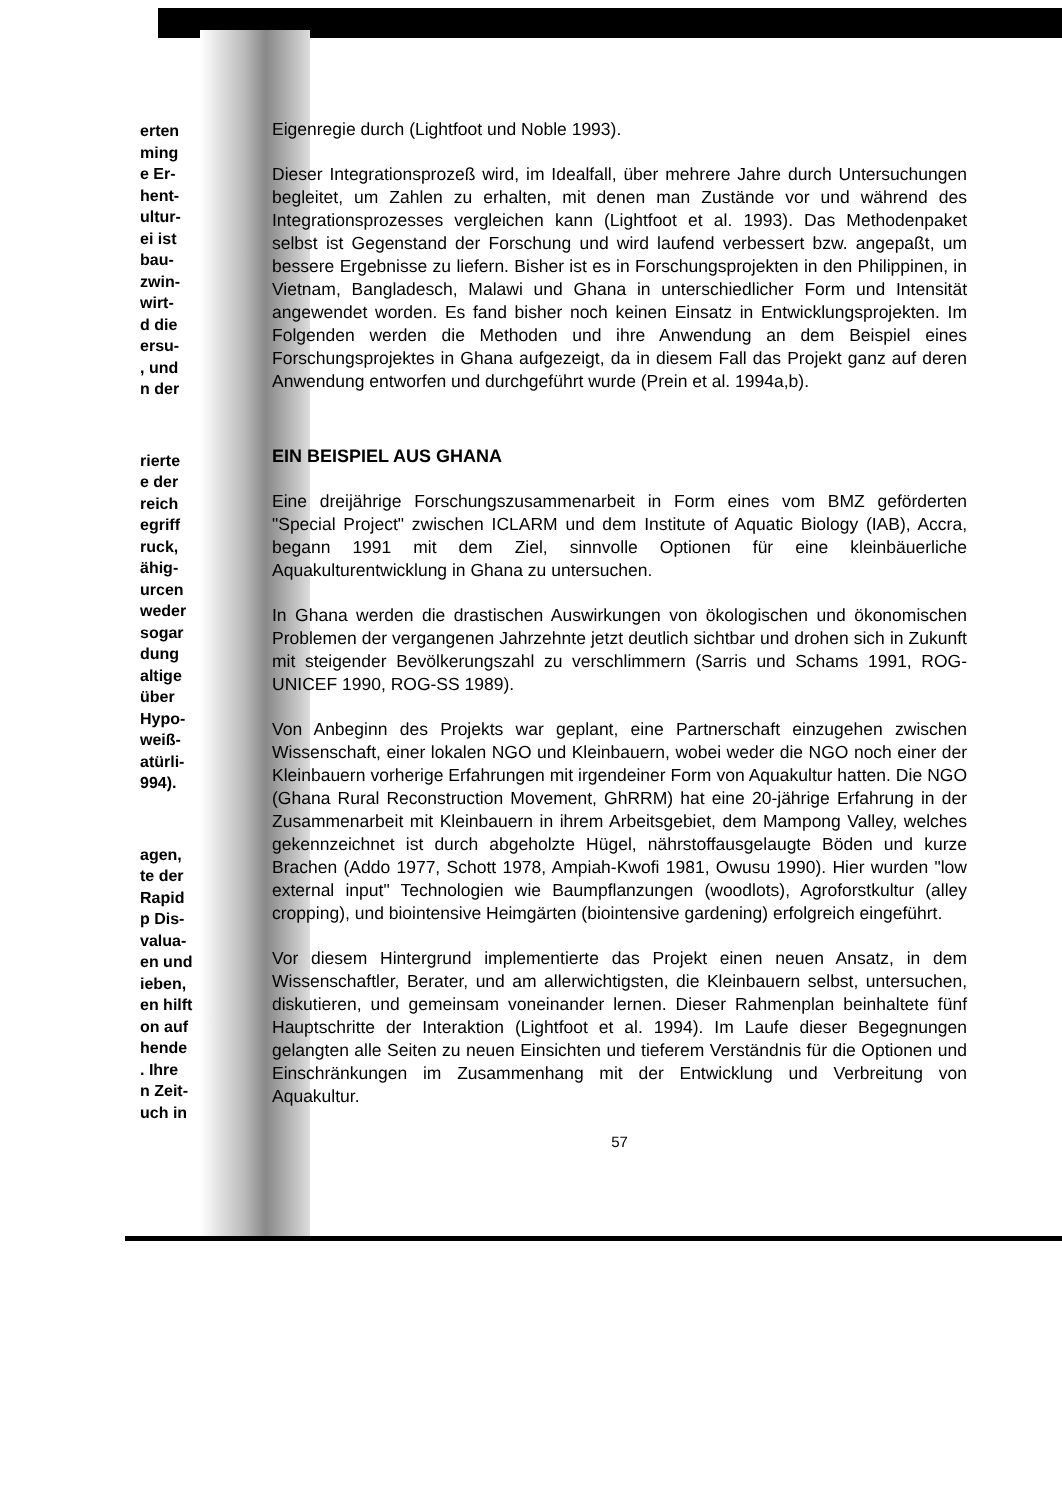erten
ming
e Er-
hent-
ultur-
ei ist
bau-
zwin-
wirt-
d die
ersu-
, und
n der
rierte
e der
reich
egriff
ruck,
ähig-
urcen
weder
sogar
dung
altige
über
Hypo-
weiß-
atürli-
994).
agen,
te der
Rapid
p Dis-
valua-
en und
ieben,
en hilft
on auf
hende
. Ihre
n Zeit-
uch in
Eigenregie durch (Lightfoot und Noble 1993).
Dieser Integrationsprozeß wird, im Idealfall, über mehrere Jahre durch Untersuchungen begleitet, um Zahlen zu erhalten, mit denen man Zustände vor und während des Integrationsprozesses vergleichen kann (Lightfoot et al. 1993). Das Methodenpaket selbst ist Gegenstand der Forschung und wird laufend verbessert bzw. angepaßt, um bessere Ergebnisse zu liefern. Bisher ist es in Forschungsprojekten in den Philippinen, in Vietnam, Bangladesch, Malawi und Ghana in unterschiedlicher Form und Intensität angewendet worden. Es fand bisher noch keinen Einsatz in Entwicklungsprojekten. Im Folgenden werden die Methoden und ihre Anwendung an dem Beispiel eines Forschungsprojektes in Ghana aufgezeigt, da in diesem Fall das Projekt ganz auf deren Anwendung entworfen und durchgeführt wurde (Prein et al. 1994a,b).
EIN BEISPIEL AUS GHANA
Eine dreijährige Forschungszusammenarbeit in Form eines vom BMZ geförderten "Special Project" zwischen ICLARM und dem Institute of Aquatic Biology (IAB), Accra, begann 1991 mit dem Ziel, sinnvolle Optionen für eine kleinbäuerliche Aquakulturentwicklung in Ghana zu untersuchen.
In Ghana werden die drastischen Auswirkungen von ökologischen und ökonomischen Problemen der vergangenen Jahrzehnte jetzt deutlich sichtbar und drohen sich in Zukunft mit steigender Bevölkerungszahl zu verschlimmern (Sarris und Schams 1991, ROG-UNICEF 1990, ROG-SS 1989).
Von Anbeginn des Projekts war geplant, eine Partnerschaft einzugehen zwischen Wissenschaft, einer lokalen NGO und Kleinbauern, wobei weder die NGO noch einer der Kleinbauern vorherige Erfahrungen mit irgendeiner Form von Aquakultur hatten. Die NGO (Ghana Rural Reconstruction Movement, GhRRM) hat eine 20-jährige Erfahrung in der Zusammenarbeit mit Kleinbauern in ihrem Arbeitsgebiet, dem Mampong Valley, welches gekennzeichnet ist durch abgeholzte Hügel, nährstoffausgelaugte Böden und kurze Brachen (Addo 1977, Schott 1978, Ampiah-Kwofi 1981, Owusu 1990). Hier wurden "low external input" Technologien wie Baumpflanzungen (woodlots), Agroforstkultur (alley cropping), und biointensive Heimgärten (biointensive gardening) erfolgreich eingeführt.
Vor diesem Hintergrund implementierte das Projekt einen neuen Ansatz, in dem Wissenschaftler, Berater, und am allerwichtigsten, die Kleinbauern selbst, untersuchen, diskutieren, und gemeinsam voneinander lernen. Dieser Rahmenplan beinhaltete fünf Hauptschritte der Interaktion (Lightfoot et al. 1994). Im Laufe dieser Begegnungen gelangten alle Seiten zu neuen Einsichten und tieferem Verständnis für die Optionen und Einschränkungen im Zusammenhang mit der Entwicklung und Verbreitung von Aquakultur.
57